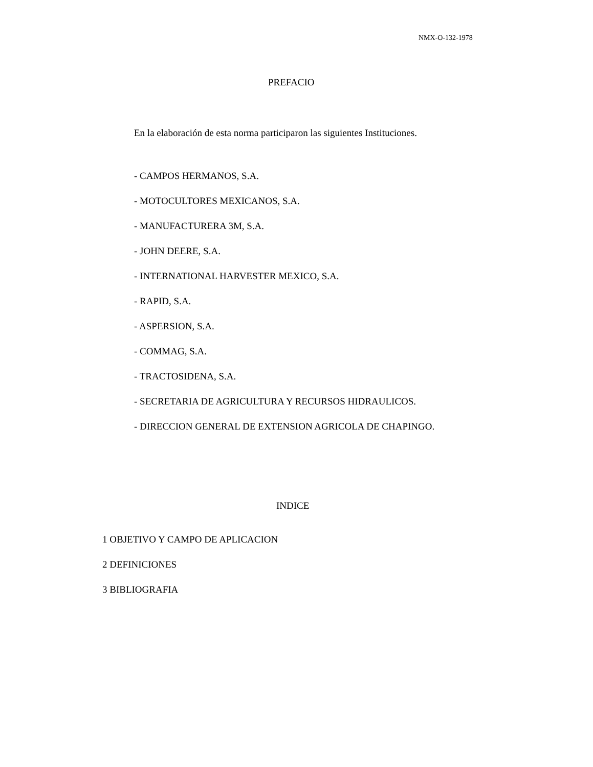NMX-O-132-1978
PREFACIO
En la elaboración de esta norma participaron las siguientes Instituciones.
- CAMPOS HERMANOS, S.A.
- MOTOCULTORES MEXICANOS, S.A.
- MANUFACTURERA 3M, S.A.
- JOHN DEERE, S.A.
- INTERNATIONAL HARVESTER MEXICO, S.A.
- RAPID, S.A.
- ASPERSION, S.A.
- COMMAG, S.A.
- TRACTOSIDENA, S.A.
- SECRETARIA DE AGRICULTURA Y RECURSOS HIDRAULICOS.
- DIRECCION GENERAL DE EXTENSION AGRICOLA DE CHAPINGO.
INDICE
1 OBJETIVO Y CAMPO DE APLICACION
2 DEFINICIONES
3 BIBLIOGRAFIA